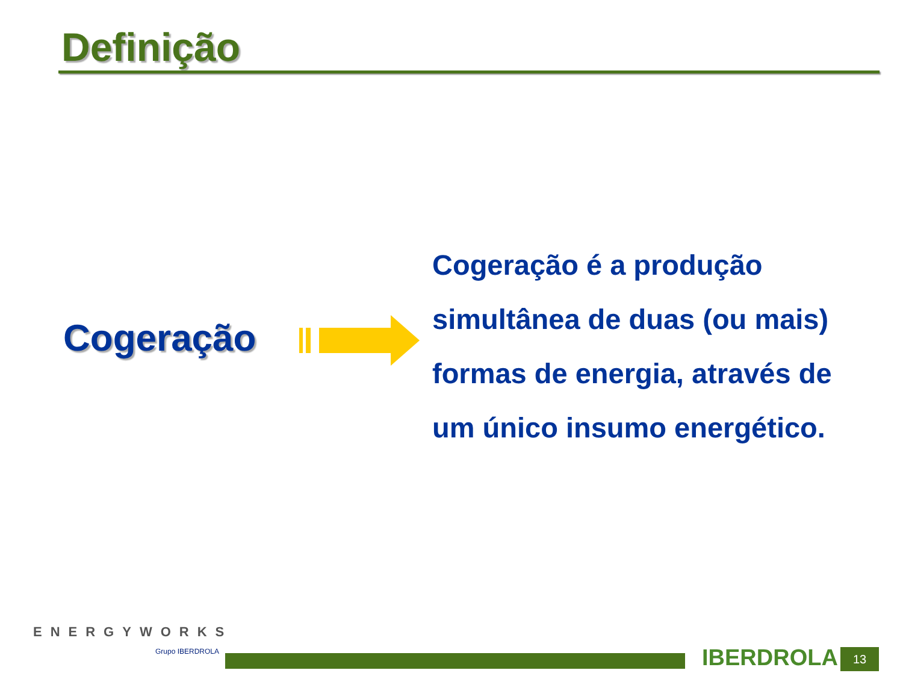Definição
Cogeração
Cogeração é a produção simultânea de duas (ou mais) formas de energia, através de um único insumo energético.
ENERGYWORKS
Grupo IBERDROLA IBERDROLA 13